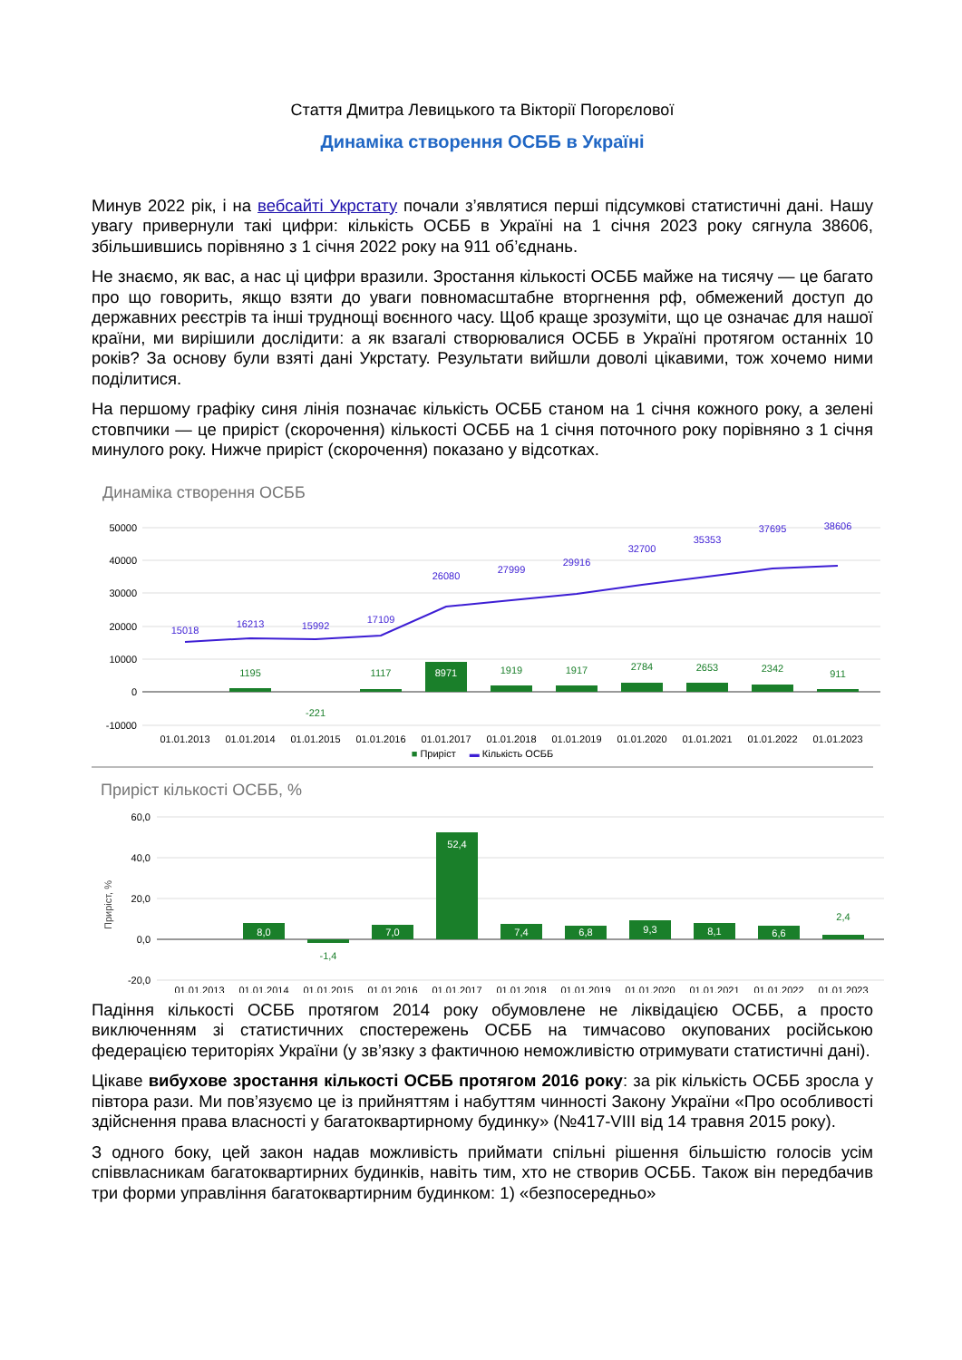Стаття Дмитра Левицького та Вікторії Погорєлової
Динаміка створення ОСББ в Україні
Минув 2022 рік, і на вебсайті Укрстату почали з’являтися перші підсумкові статистичні дані. Нашу увагу привернули такі цифри: кількість ОСББ в Україні на 1 січня 2023 року сягнула 38606, збільшившись порівняно з 1 січня 2022 року на 911 об’єднань.
Не знаємо, як вас, а нас ці цифри вразили. Зростання кількості ОСББ майже на тисячу — це багато про що говорить, якщо взяти до уваги повномасштабне вторгнення рф, обмежений доступ до державних реєстрів та інші труднощі воєнного часу. Щоб краще зрозуміти, що це означає для нашої країни, ми вирішили дослідити: а як взагалі створювалися ОСББ в Україні протягом останніх 10 років? За основу були взяті дані Укрстату. Результати вийшли доволі цікавими, тож хочемо ними поділитися.
На першому графіку синя лінія позначає кількість ОСББ станом на 1 січня кожного року, а зелені стовпчики — це приріст (скорочення) кількості ОСББ на 1 січня поточного року порівняно з 1 січня минулого року. Нижче приріст (скорочення) показано у відсотках.
Динаміка створення ОСББ
50000
40000
30000
20000
10000
0
-10000
15018
16213
15992
17109
26080
27999
29916
32700
35353
37695
38606
1195
-221
1117
8971
1919
1917
2784
2653
2342
911
01.01.2013
01.01.2014
01.01.2015
01.01.2016
01.01.2017
01.01.2018
01.01.2019
01.01.2020
01.01.2021
01.01.2022
01.01.2023
■ Приріст ▬ Кількість ОСББ
Приріст кількості ОСББ, %
Приріст, %
60,0
40,0
20,0
0,0
-20,0
8,0
7,0
52,4
7,4
6,8
9,3
8,1
6,6
-1,4
2,4
01.01.2013
01.01.2014
01.01.2015
01.01.2016
01.01.2017
01.01.2018
01.01.2019
01.01.2020
01.01.2021
01.01.2022
01.01.2023
Падіння кількості ОСББ протягом 2014 року обумовлене не ліквідацією ОСББ, а просто виключенням зі статистичних спостережень ОСББ на тимчасово окупованих російською федерацією територіях України (у зв’язку з фактичною неможливістю отримувати статистичні дані).
Цікаве вибухове зростання кількості ОСББ протягом 2016 року: за рік кількість ОСББ зросла у півтора рази. Ми пов’язуємо це із прийняттям і набуттям чинності Закону України «Про особливості здійснення права власності у багатоквартирному будинку» (№417-VIII від 14 травня 2015 року).
З одного боку, цей закон надав можливість приймати спільні рішення більшістю голосів усім співвласникам багатоквартирних будинків, навіть тим, хто не створив ОСББ. Також він передбачив три форми управління багатоквартирним будинком: 1) «безпосередньо»